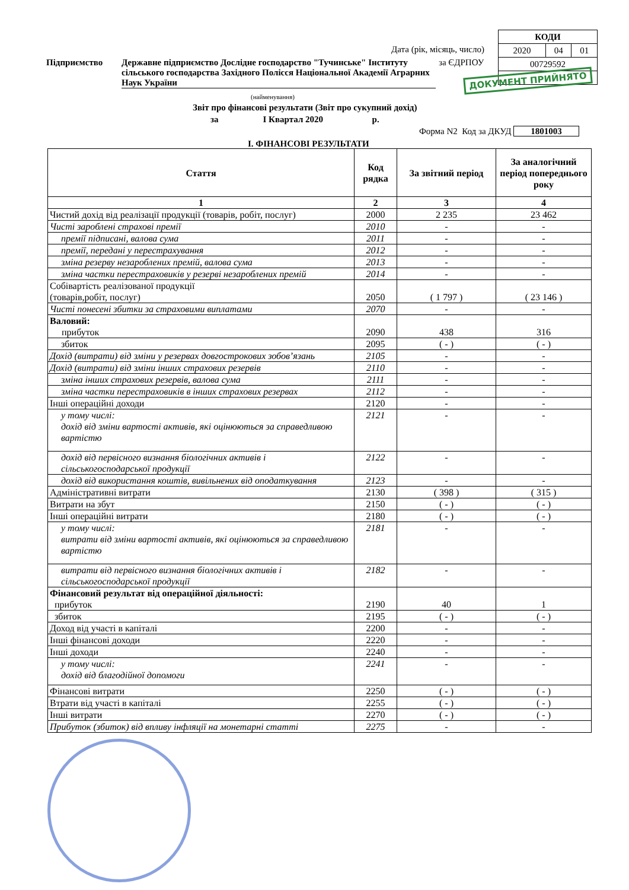| КОДИ | | |
| 2020 | 04 | 01 |
| 00729592 | | |
Дата (рік, місяць, число)
Підприємство
Державне підприємство Дослідне господарство "Тучинське" Інституту сільського господарства Західного Полісся Національної Академії Аграрних Наук України
за ЄДРПОУ
ДОКУМЕНТ ПРИЙНЯТО
(найменування)
Звіт про фінансові результати (Звіт про сукупний дохід)
за І Квартал 2020 р.
Форма N2 Код за ДКУД 1801003
І. ФІНАНСОВІ РЕЗУЛЬТАТИ
| Стаття | Код рядка | За звітний період | За аналогічний період попереднього року |
| --- | --- | --- | --- |
| 1 | 2 | 3 | 4 |
| Чистий дохід від реалізації продукції (товарів, робіт, послуг) | 2000 | 2 235 | 23 462 |
| Чисті зароблені страхові премії | 2010 | - | - |
| премії підписані, валова сума | 2011 | - | - |
| премії, передані у перестрахування | 2012 | - | - |
| зміна резерву незароблених премій, валова сума | 2013 | - | - |
| зміна частки перестраховиків у резерві незароблених премій | 2014 | - | - |
| Собівартість реалізованої продукції (товарів,робіт, послуг) | 2050 | ( 1 797 ) | ( 23 146 ) |
| Чисті понесені збитки за страховими виплатами | 2070 | - | - |
| Валовий: прибуток | 2090 | 438 | 316 |
| збиток | 2095 | ( - ) | ( - ) |
| Дохід (витрати) від зміни у резервах довгострокових зобов’язань | 2105 | - | - |
| Дохід (витрати) від зміни інших страхових резервів | 2110 | - | - |
| зміна інших страхових резервів, валова сума | 2111 | - | - |
| зміна частки перестраховиків в інших страхових резервах | 2112 | - | - |
| Інші операційні доходи | 2120 | - | - |
| у тому числі: дохід від зміни вартості активів, які оцінюються за справедливою вартістю | 2121 | - | - |
| дохід від первісного визнання біологічних активів і сільськогосподарської продукції | 2122 | - | - |
| дохід від використання коштів, вивільнених від оподаткування | 2123 | - | - |
| Адміністративні витрати | 2130 | ( 398 ) | ( 315 ) |
| Витрати на збут | 2150 | ( - ) | ( - ) |
| Інші операційні витрати | 2180 | ( - ) | ( - ) |
| у тому числі: витрати від зміни вартості активів, які оцінюються за справедливою вартістю | 2181 | - | - |
| витрати від первісного визнання біологічних активів і сільськогосподарської продукції | 2182 | - | - |
| Фінансовий результат від операційної діяльності: прибуток | 2190 | 40 | 1 |
| збиток | 2195 | ( - ) | ( - ) |
| Доход від участі в капіталі | 2200 | - | - |
| Інші фінансові доходи | 2220 | - | - |
| Інші доходи | 2240 | - | - |
| у тому числі: дохід від благодійної допомоги | 2241 | - | - |
| Фінансові витрати | 2250 | ( - ) | ( - ) |
| Втрати від участі в капіталі | 2255 | ( - ) | ( - ) |
| Інші витрати | 2270 | ( - ) | ( - ) |
| Прибуток (збиток) від впливу інфляції на монетарні статті | 2275 | - | - |